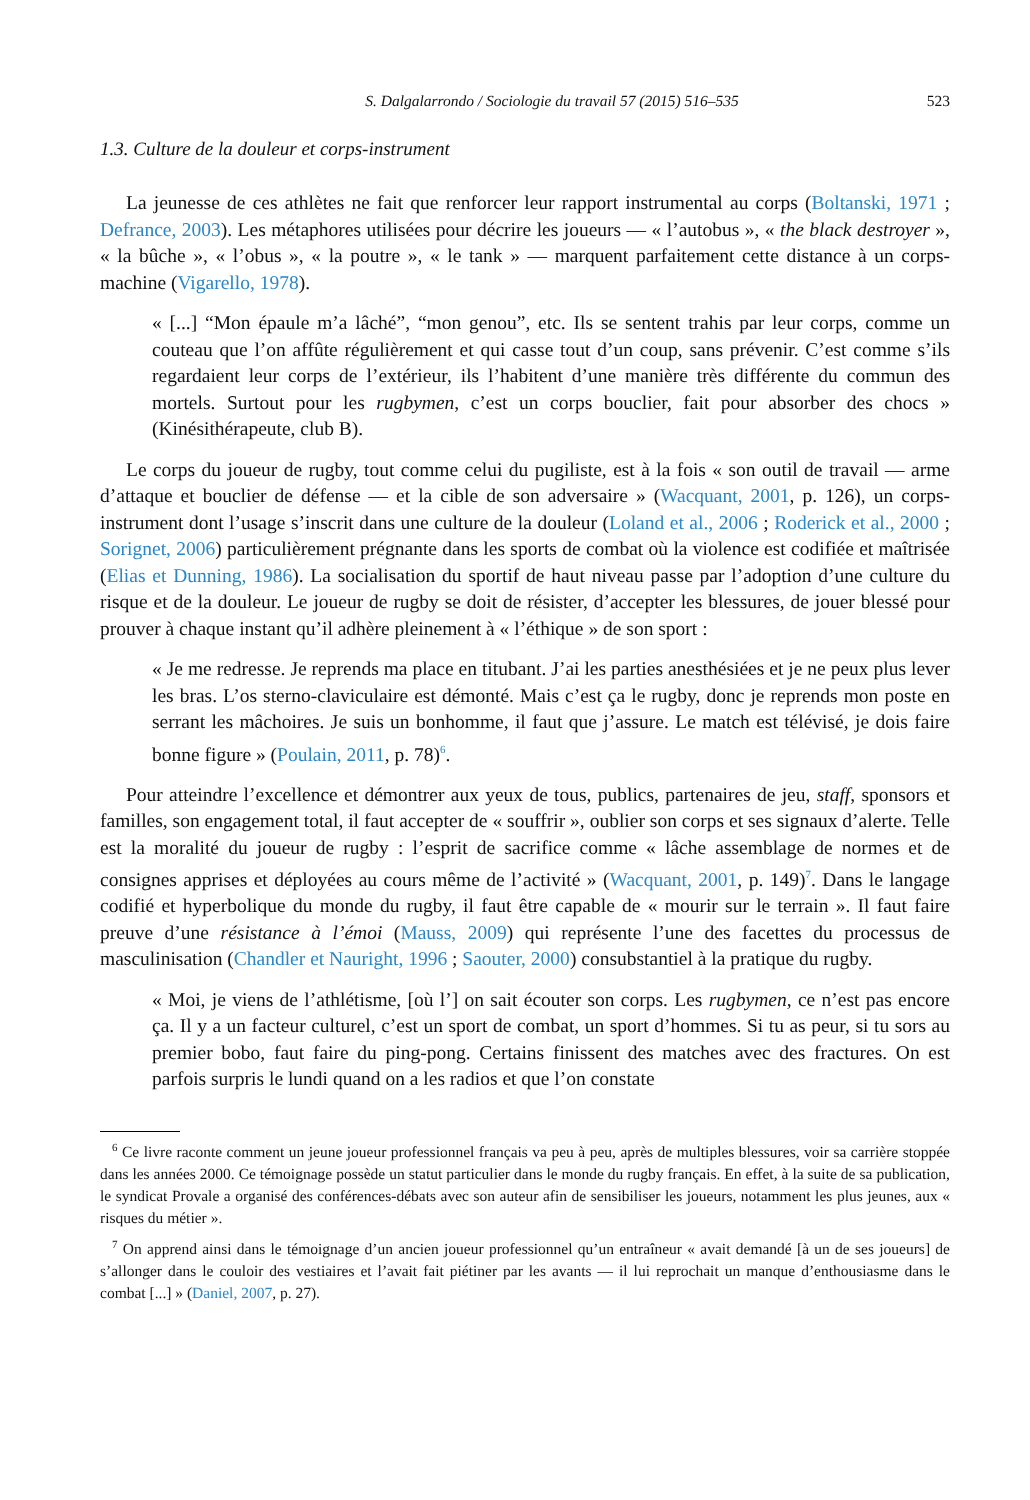S. Dalgalarrondo / Sociologie du travail 57 (2015) 516–535 523
1.3. Culture de la douleur et corps-instrument
La jeunesse de ces athlètes ne fait que renforcer leur rapport instrumental au corps (Boltanski, 1971 ; Defrance, 2003). Les métaphores utilisées pour décrire les joueurs — « l’autobus », « the black destroyer », « la bûche », « l’obus », « la poutre », « le tank » — marquent parfaitement cette distance à un corps-machine (Vigarello, 1978).
« [...] “Mon épaule m’a lâché”, “mon genou”, etc. Ils se sentent trahis par leur corps, comme un couteau que l’on affûte régulièrement et qui casse tout d’un coup, sans prévenir. C’est comme s’ils regardaient leur corps de l’extérieur, ils l’habitent d’une manière très différente du commun des mortels. Surtout pour les rugbymen, c’est un corps bouclier, fait pour absorber des chocs » (Kinésithérapeute, club B).
Le corps du joueur de rugby, tout comme celui du pugiliste, est à la fois « son outil de travail — arme d’attaque et bouclier de défense — et la cible de son adversaire » (Wacquant, 2001, p. 126), un corps-instrument dont l’usage s’inscrit dans une culture de la douleur (Loland et al., 2006 ; Roderick et al., 2000 ; Sorignet, 2006) particulièrement prégnante dans les sports de combat où la violence est codifiée et maîtrisée (Elias et Dunning, 1986). La socialisation du sportif de haut niveau passe par l’adoption d’une culture du risque et de la douleur. Le joueur de rugby se doit de résister, d’accepter les blessures, de jouer blessé pour prouver à chaque instant qu’il adhère pleinement à « l’éthique » de son sport :
« Je me redresse. Je reprends ma place en titubant. J’ai les parties anesthésiées et je ne peux plus lever les bras. L’os sterno-claviculaire est démonté. Mais c’est ça le rugby, donc je reprends mon poste en serrant les mâchoires. Je suis un bonhomme, il faut que j’assure. Le match est télévisé, je dois faire bonne figure » (Poulain, 2011, p. 78)<sup>6</sup>.
Pour atteindre l’excellence et démontrer aux yeux de tous, publics, partenaires de jeu, staff, sponsors et familles, son engagement total, il faut accepter de « souffrir », oublier son corps et ses signaux d’alerte. Telle est la moralité du joueur de rugby : l’esprit de sacrifice comme « lâche assemblage de normes et de consignes apprises et déployées au cours même de l’activité » (Wacquant, 2001, p. 149)<sup>7</sup>. Dans le langage codifié et hyperbolique du monde du rugby, il faut être capable de « mourir sur le terrain ». Il faut faire preuve d’une résistance à l’émoi (Mauss, 2009) qui représente l’une des facettes du processus de masculinisation (Chandler et Nauright, 1996 ; Saouter, 2000) consubstantiel à la pratique du rugby.
« Moi, je viens de l’athlétisme, [où l’] on sait écouter son corps. Les rugbymen, ce n’est pas encore ça. Il y a un facteur culturel, c’est un sport de combat, un sport d’hommes. Si tu as peur, si tu sors au premier bobo, faut faire du ping-pong. Certains finissent des matches avec des fractures. On est parfois surpris le lundi quand on a les radios et que l’on constate
<sup>6</sup> Ce livre raconte comment un jeune joueur professionnel français va peu à peu, après de multiples blessures, voir sa carrière stoppée dans les années 2000. Ce témoignage possède un statut particulier dans le monde du rugby français. En effet, à la suite de sa publication, le syndicat Provale a organisé des conférences-débats avec son auteur afin de sensibiliser les joueurs, notamment les plus jeunes, aux « risques du métier ».
<sup>7</sup> On apprend ainsi dans le témoignage d’un ancien joueur professionnel qu’un entraîneur « avait demandé [à un de ses joueurs] de s’allonger dans le couloir des vestiaires et l’avait fait piétiner par les avants — il lui reprochait un manque d’enthousiasme dans le combat [...] » (Daniel, 2007, p. 27).